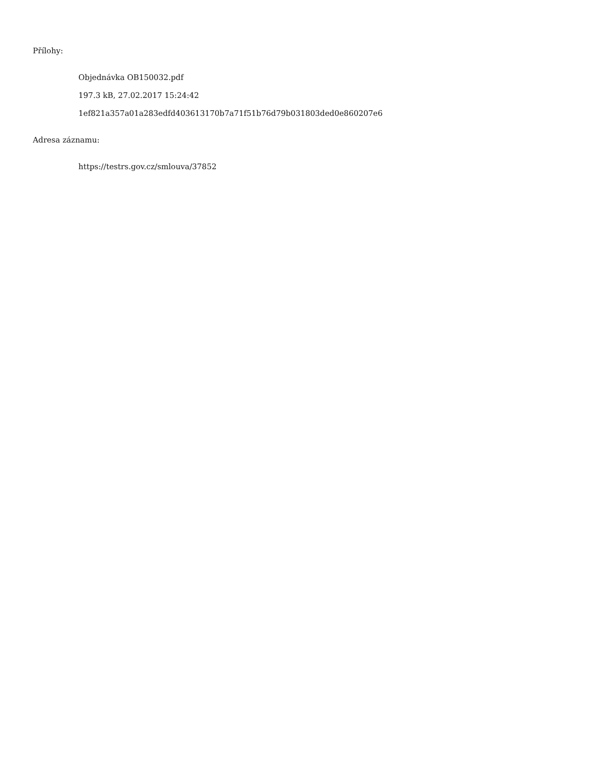Přílohy:
Objednávka OB150032.pdf
197.3 kB, 27.02.2017 15:24:42
1ef821a357a01a283edfd403613170b7a71f51b76d79b031803ded0e860207e6
Adresa záznamu:
https://testrs.gov.cz/smlouva/37852